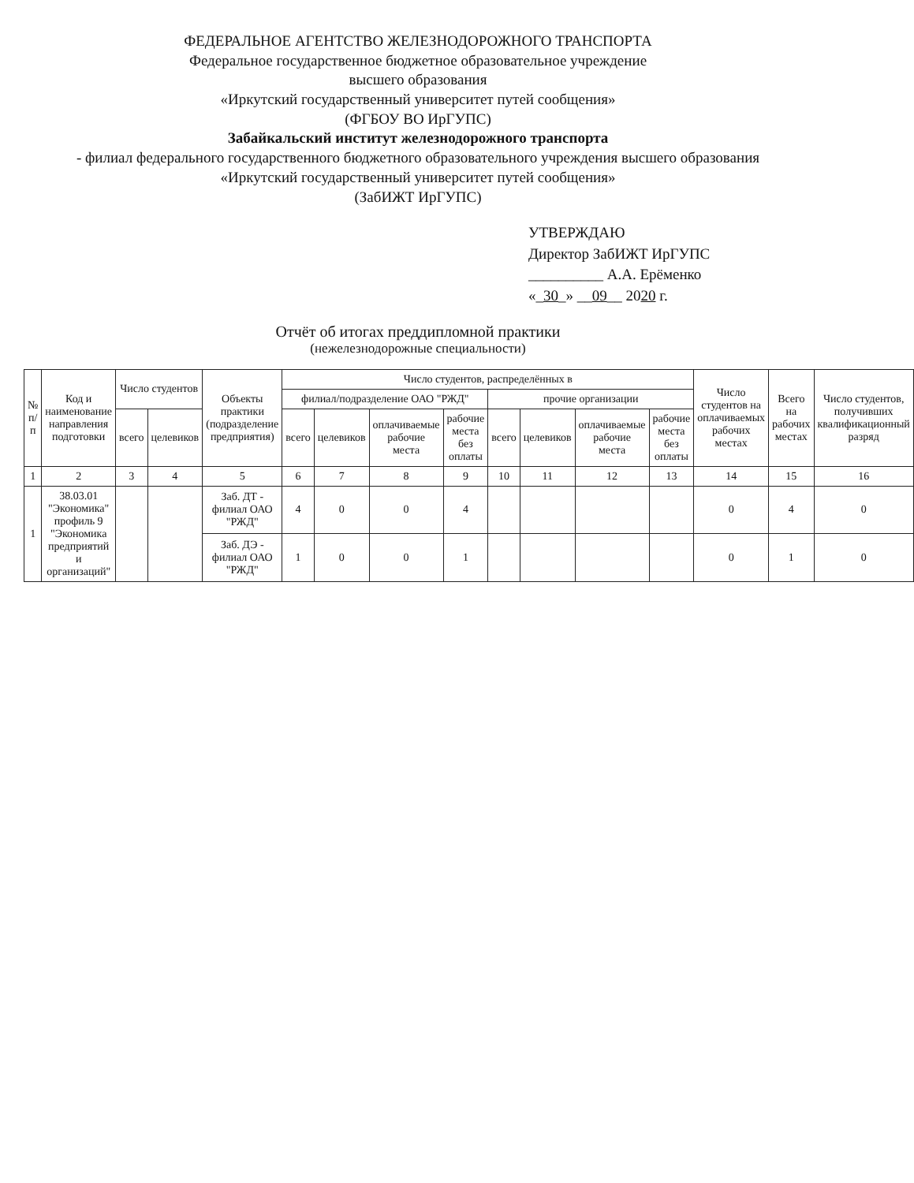ФЕДЕРАЛЬНОЕ АГЕНТСТВО ЖЕЛЕЗНОДОРОЖНОГО ТРАНСПОРТА
Федеральное государственное бюджетное образовательное учреждение
высшего образования
«Иркутский государственный университет путей сообщения»
(ФГБОУ ВО ИрГУПС)
Забайкальский институт железнодорожного транспорта
- филиал федерального государственного бюджетного образовательного учреждения высшего образования
«Иркутский государственный университет путей сообщения»
(ЗабИЖТ ИрГУПС)
УТВЕРЖДАЮ
Директор ЗабИЖТ ИрГУПС
__________ А.А. Ерёменко
«_30_» __09__ 2020 г.
Отчёт об итогах преддипломной практики
(нежелезнодорожные специальности)
| № п/п | Код и наименование направления подготовки | Число студентов | | Объекты практики (подразделение предприятия) | Число студентов, распределённых в | | | | | | | | Число студентов на оплачиваемых рабочих местах | Всего на рабочих местах | Число студентов, получивших квалификационный разряд |
| --- | --- | --- | --- | --- | --- | --- | --- | --- | --- | --- | --- | --- | --- | --- | --- |
| | | | | | филиал/подразделение ОАО "РЖД" | | | | прочие организации | | | | | | |
| | | всего | целевиков | | всего | целевиков | оплачиваемые рабочие места | рабочие места без оплаты | всего | целевиков | оплачиваемые рабочие места | рабочие места без оплаты | | | |
| 1 | 2 | 3 | 4 | 5 | 6 | 7 | 8 | 9 | 10 | 11 | 12 | 13 | 14 | 15 | 16 |
| 1 | 38.03.01 "Экономика" профиль 9 "Экономика предприятий и организаций" | | | Заб. ДТ - филиал ОАО "РЖД" | 4 | 0 | 0 | 4 | | | | | 0 | 4 | 0 |
| | | | | Заб. ДЭ - филиал ОАО "РЖД" | 1 | 0 | 0 | 1 | | | | | 0 | 1 | 0 |